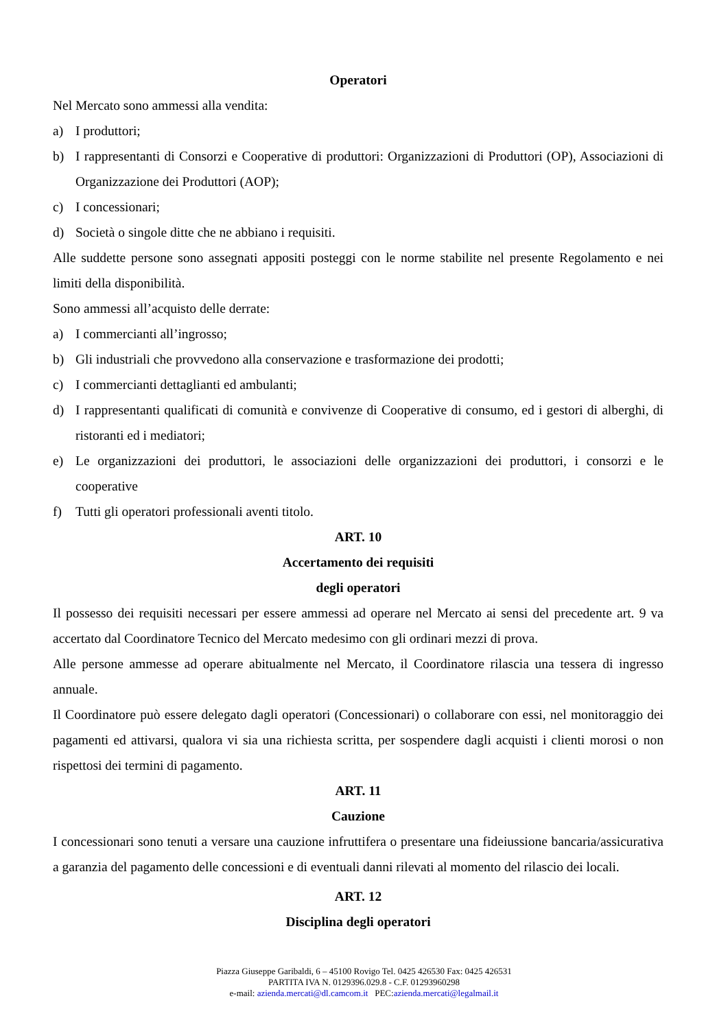Operatori
Nel Mercato sono ammessi alla vendita:
a) I produttori;
b) I rappresentanti di Consorzi e Cooperative di produttori: Organizzazioni di Produttori (OP), Associazioni di Organizzazione dei Produttori (AOP);
c) I concessionari;
d) Società o singole ditte che ne abbiano i requisiti.
Alle suddette persone sono assegnati appositi posteggi con le norme stabilite nel presente Regolamento e nei limiti della disponibilità.
Sono ammessi all’acquisto delle derrate:
a) I commercianti all’ingrosso;
b) Gli industriali che provvedono alla conservazione e trasformazione dei prodotti;
c) I commercianti dettaglianti ed ambulanti;
d) I rappresentanti qualificati di comunità e convivenze di Cooperative di consumo, ed i gestori di alberghi, di ristoranti ed i mediatori;
e) Le organizzazioni dei produttori, le associazioni delle organizzazioni dei produttori, i consorzi e le cooperative
f) Tutti gli operatori professionali aventi titolo.
ART. 10
Accertamento dei requisiti
degli operatori
Il possesso dei requisiti necessari per essere ammessi ad operare nel Mercato ai sensi del precedente art. 9 va accertato dal Coordinatore Tecnico del Mercato medesimo con gli ordinari mezzi di prova.
Alle persone ammesse ad operare abitualmente nel Mercato, il Coordinatore rilascia una tessera di ingresso annuale.
Il Coordinatore può essere delegato dagli operatori (Concessionari) o collaborare con essi, nel monitoraggio dei pagamenti ed attivarsi, qualora vi sia una richiesta scritta, per sospendere dagli acquisti i clienti morosi o non rispettosi dei termini di pagamento.
ART. 11
Cauzione
I concessionari sono tenuti a versare una cauzione infruttifera o presentare una fideiussione bancaria/assicurativa a garanzia del pagamento delle concessioni e di eventuali danni rilevati al momento del rilascio dei locali.
ART. 12
Disciplina degli operatori
Piazza Giuseppe Garibaldi, 6 – 45100 Rovigo Tel. 0425 426530 Fax: 0425 426531
PARTITA IVA N. 0129396.029.8 - C.F. 01293960298
e-mail: azienda.mercati@dl.camcom.it PEC:azienda.mercati@legalmail.it